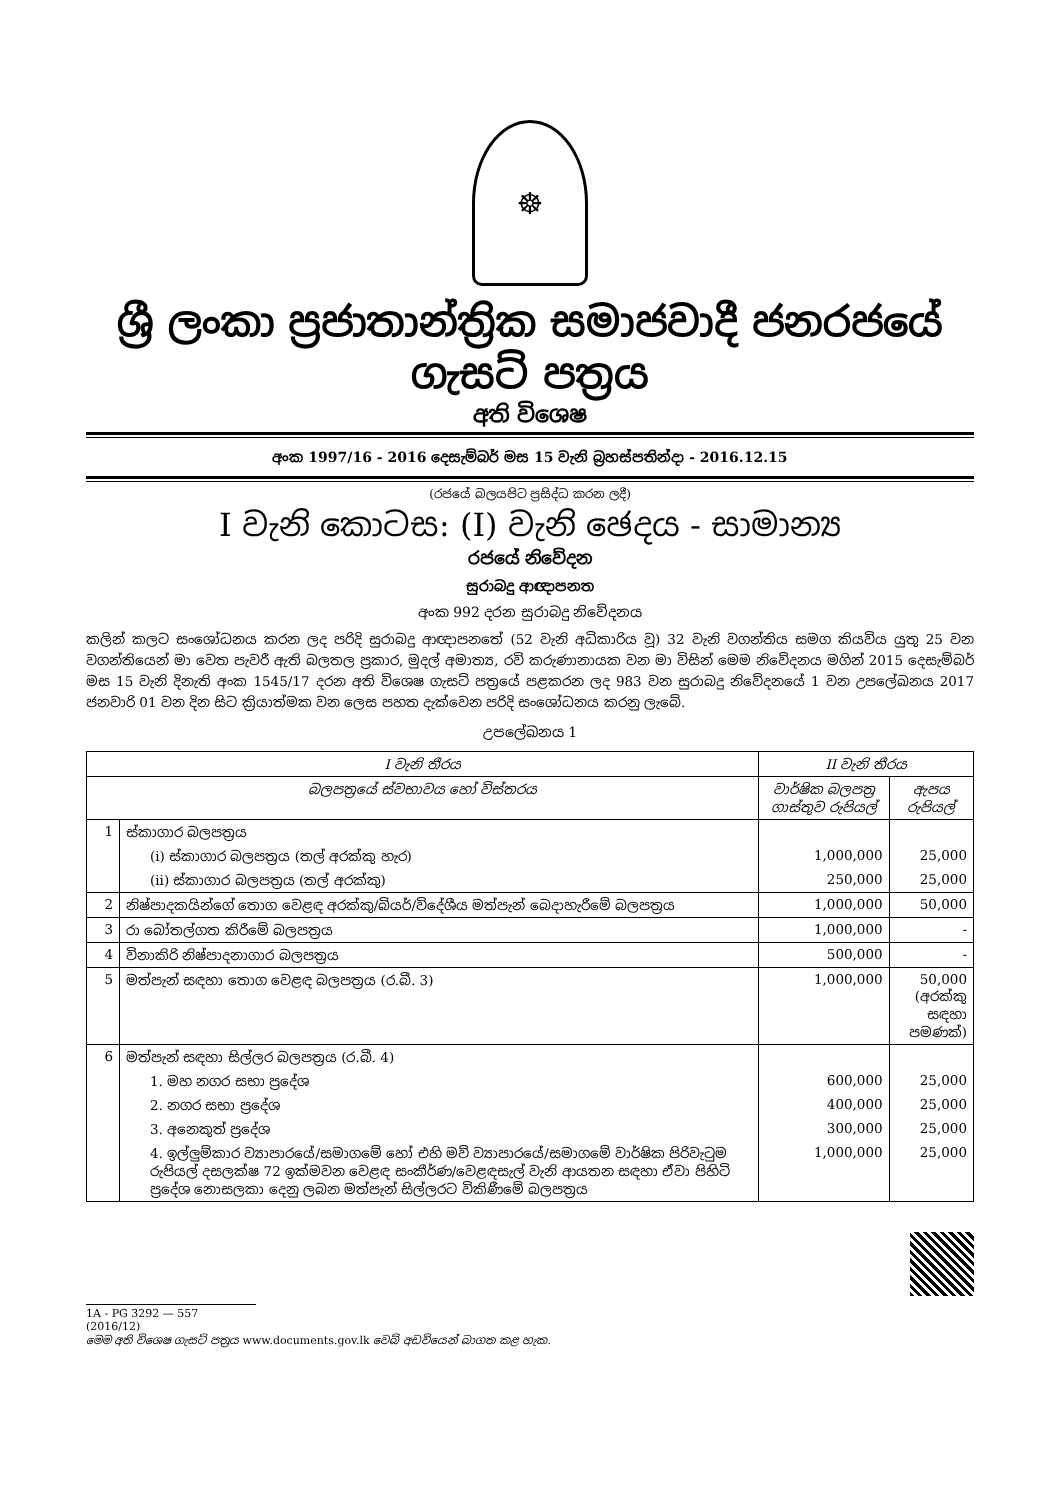☸
ශ්‍රී ලංකා ප්‍රජාතාන්ත්‍රික සමාජවාදී ජනරජයේ ගැසට් පත්‍රය
අති විශෙෂ
අංක 1997/16 - 2016 දෙසැම්බර් මස 15 වැනි බ්‍රහස්පතින්දා - 2016.12.15
(රජයේ බලයපිට ප්‍රසිද්ධ කරන ලදී)
I වැනි කොටස: (I) වැනි ඡෙදය - සාමාන්‍ය
රජයේ නිවේදන
සුරාබදු ආඥාපනත
අංක 992 දරන සුරාබදු නිවේදනය
කලින් කලට සංශෝධනය කරන ලද පරිදි සුරාබදු ආඥාපනතේ (52 වැනි අධිකාරිය වූ) 32 වැනි වගන්තිය සමග කියවිය යුතු 25 වන වගන්තියෙන් මා වෙත පැවරී ඇති බලතල ප්‍රකාර, මුදල් අමාත්‍ය, රවි කරුණානායක වන මා විසින් මෙම නිවේදනය මගින් 2015 දෙසැම්බර් මස 15 වැනි දිනැති අංක 1545/17 දරන අති විශෙෂ ගැසට් පත්‍රයේ පළකරන ලද 983 වන සුරාබදු නිවේදනයේ 1 වන උපලේඛනය 2017 ජනවාරි 01 වන දින සිට ක්‍රියාත්මක වන ලෙස පහත දැක්වෙන පරිදි සංශෝධනය කරනු ලැබේ.
උපලේඛනය 1
| I වැනි තීරය | | II වැනි තීරය | |
| --- | --- | --- | --- |
| බලපත්‍රයේ ස්වභාවය හෝ විස්තරය | | වාර්ෂික බලපත්‍ර ගාස්තුව රුපියල් | ඇපය රුපියල් |
| 1 | ස්කාගාර බලපත්‍රය | | |
| | (i) ස්කාගාර බලපත්‍රය (තල් අරක්කු හැර) | 1,000,000 | 25,000 |
| | (ii) ස්කාගාර බලපත්‍රය (තල් අරක්කු) | 250,000 | 25,000 |
| 2 | නිෂ්පාදකයින්ගේ තොග වෙළඳ අරක්කු/බියර්/විදේශීය මත්පැන් බෙදාහැරීමේ බලපත්‍රය | 1,000,000 | 50,000 |
| 3 | රා බෝතල්ගත කිරීමේ බලපත්‍රය | 1,000,000 | - |
| 4 | විනාකිරි නිෂ්පාදනාගාර බලපත්‍රය | 500,000 | - |
| 5 | මත්පැන් සඳහා තොග වෙළඳ බලපත්‍රය (ර.බී. 3) | 1,000,000 | 50,000 (අරක්කු සඳහා පමණක්) |
| 6 | මත්පැන් සඳහා සිල්ලර බලපත්‍රය (ර.බී. 4) | | |
| | 1. මහ නගර සභා ප්‍රදේශ | 600,000 | 25,000 |
| | 2. නගර සභා ප්‍රදේශ | 400,000 | 25,000 |
| | 3. අනෙකුත් ප්‍රදේශ | 300,000 | 25,000 |
| | 4. ඉල්ලුම්කාර ව්‍යාපාරයේ/සමාගමේ හෝ එහි මව් ව්‍යාපාරයේ/සමාගමේ වාර්ෂික පිරිවැටුම රුපියල් දසලක්ෂ 72 ඉක්මවන වෙළඳ සංකීර්ණ/වෙළඳසැල් වැනි ආයතන සඳහා ඒවා පිහිටි ප්‍රදේශ නොසලකා දෙනු ලබන මත්පැන් සිල්ලරට විකිණීමේ බලපත්‍රය | 1,000,000 | 25,000 |
1A - PG 3292 — 557 (2016/12)
මෙම අති විශෙෂ ගැසට් පත්‍රය www.documents.gov.lk වෙබ් අඩවියෙන් බාගත කළ හැක.